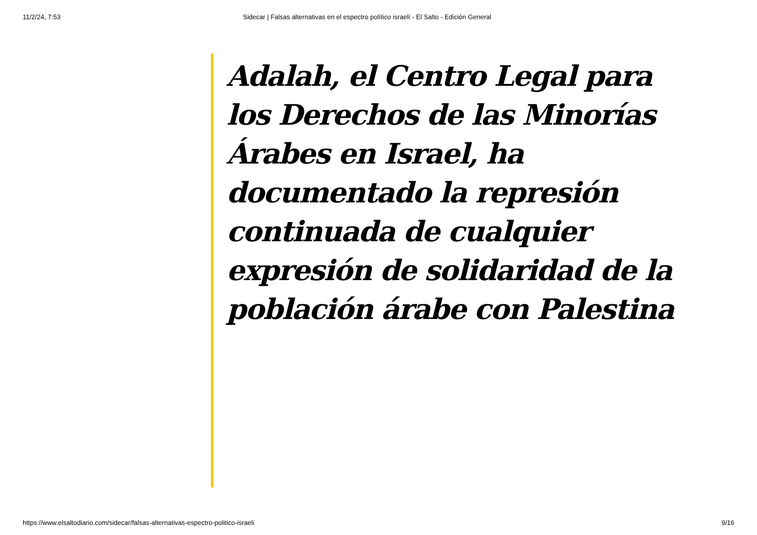11/2/24, 7:53 Sidecar | Falsas alternativas en el espectro político israelí - El Salto - Edición General
Adalah, el Centro Legal para los Derechos de las Minorías Árabes en Israel, ha documentado la represión continuada de cualquier expresión de solidaridad de la población árabe con Palestina
https://www.elsaltodiario.com/sidecar/falsas-alternativas-espectro-politico-israeli 9/16